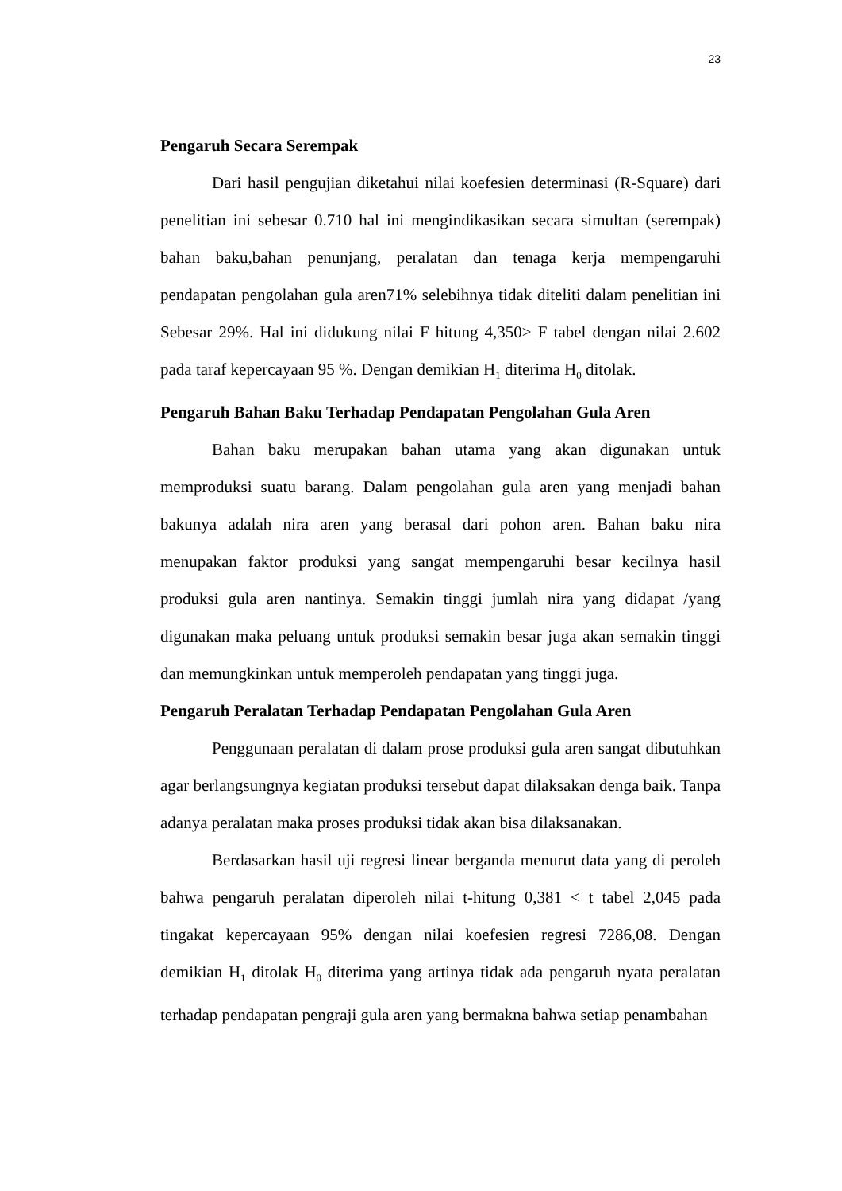23
Pengaruh Secara Serempak
Dari hasil pengujian diketahui nilai koefesien determinasi (R-Square) dari penelitian ini sebesar 0.710 hal ini mengindikasikan secara simultan (serempak) bahan baku,bahan penunjang, peralatan dan tenaga kerja mempengaruhi pendapatan pengolahan gula aren71% selebihnya tidak diteliti dalam penelitian ini Sebesar 29%. Hal ini didukung nilai F hitung 4,350> F tabel dengan nilai 2.602 pada taraf kepercayaan 95 %. Dengan demikian H<sub>1</sub> diterima H<sub>0</sub> ditolak.
Pengaruh Bahan Baku Terhadap Pendapatan Pengolahan Gula Aren
Bahan baku merupakan bahan utama yang akan digunakan untuk memproduksi suatu barang. Dalam pengolahan gula aren yang menjadi bahan bakunya adalah nira aren yang berasal dari pohon aren. Bahan baku nira menupakan faktor produksi yang sangat mempengaruhi besar kecilnya hasil produksi gula aren nantinya. Semakin tinggi jumlah nira yang didapat /yang digunakan maka peluang untuk produksi semakin besar juga akan semakin tinggi dan memungkinkan untuk memperoleh pendapatan yang tinggi juga.
Pengaruh Peralatan Terhadap Pendapatan Pengolahan Gula Aren
Penggunaan peralatan di dalam prose produksi gula aren sangat dibutuhkan agar berlangsungnya kegiatan produksi tersebut dapat dilaksakan denga baik. Tanpa adanya peralatan maka proses produksi tidak akan bisa dilaksanakan.
Berdasarkan hasil uji regresi linear berganda menurut data yang di peroleh bahwa pengaruh peralatan diperoleh nilai t-hitung 0,381 < t tabel 2,045 pada tingakat kepercayaan 95% dengan nilai koefesien regresi 7286,08. Dengan demikian H<sub>1</sub> ditolak H<sub>0</sub> diterima yang artinya tidak ada pengaruh nyata peralatan terhadap pendapatan pengraji gula aren yang bermakna bahwa setiap penambahan